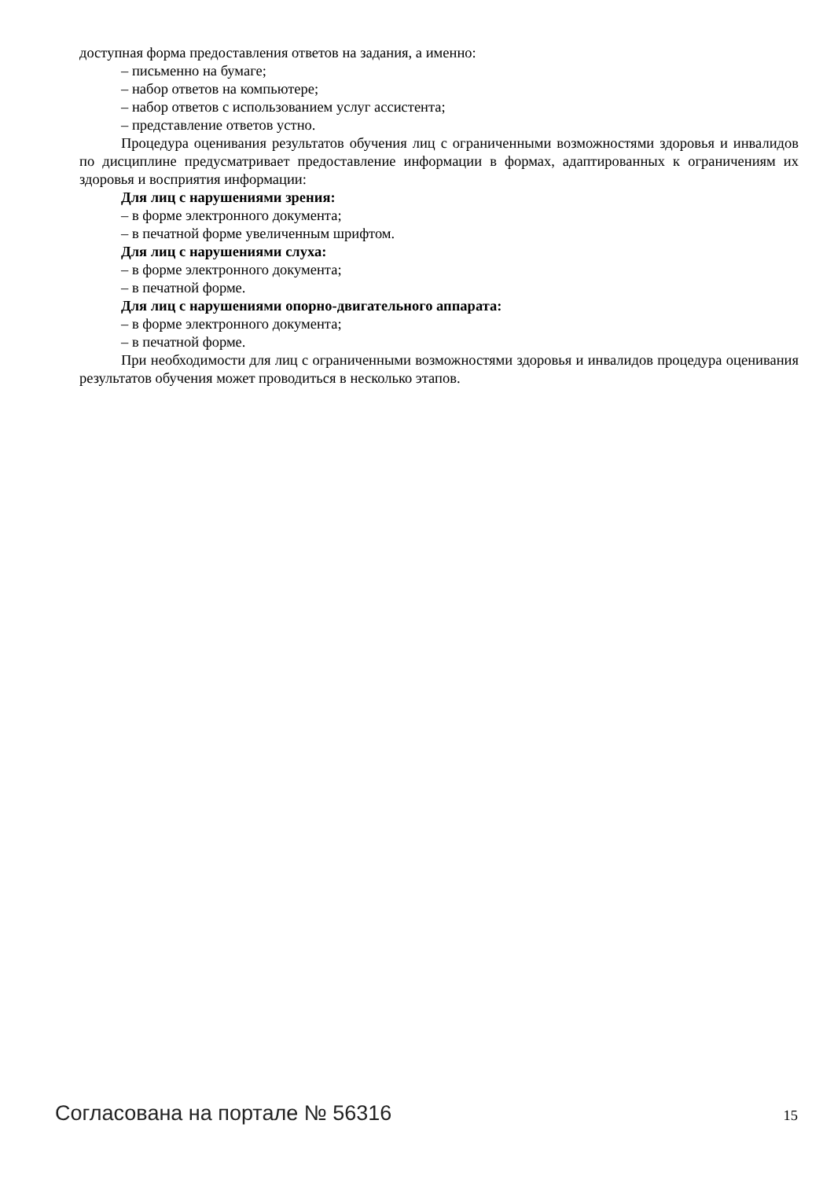доступная форма предоставления ответов на задания, а именно:
– письменно на бумаге;
– набор ответов на компьютере;
– набор ответов с использованием услуг ассистента;
– представление ответов устно.
Процедура оценивания результатов обучения лиц с ограниченными возможностями здоровья и инвалидов по дисциплине предусматривает предоставление информации в формах, адаптированных к ограничениям их здоровья и восприятия информации:
Для лиц с нарушениями зрения:
– в форме электронного документа;
– в печатной форме увеличенным шрифтом.
Для лиц с нарушениями слуха:
– в форме электронного документа;
– в печатной форме.
Для лиц с нарушениями опорно-двигательного аппарата:
– в форме электронного документа;
– в печатной форме.
При необходимости для лиц с ограниченными возможностями здоровья и инвалидов процедура оценивания результатов обучения может проводиться в несколько этапов.
Согласована на портале № 56316 15